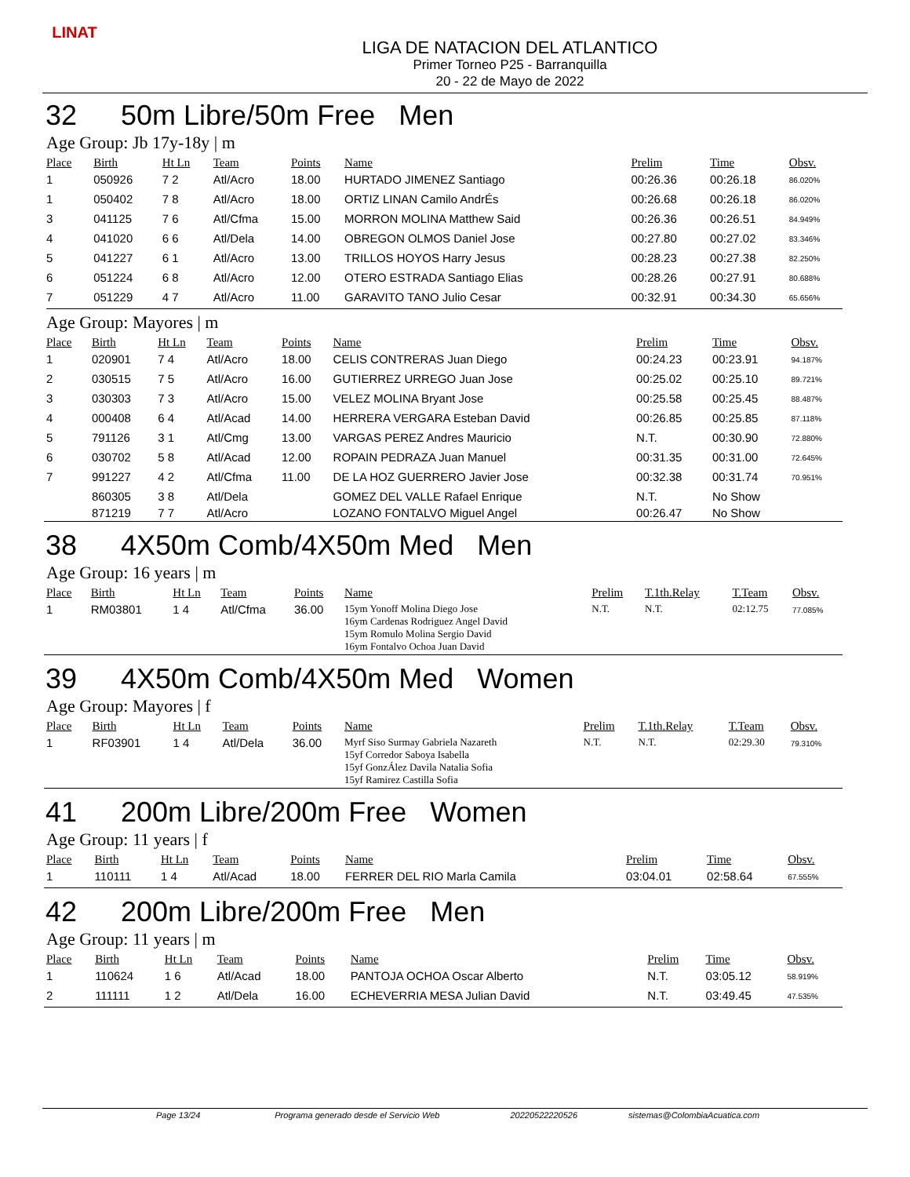LINAT
LIGA DE NATACION DEL ATLANTICO
Primer Torneo P25 - Barranquilla
20 - 22 de Mayo de 2022
32 50m Libre/50m Free Men
Age Group: Jb 17y-18y | m
| Place | Birth | Ht Ln | Team | Points | Name | Prelim | Time | Obsv. |
| --- | --- | --- | --- | --- | --- | --- | --- | --- |
| 1 | 050926 | 7 2 | Atl/Acro | 18.00 | HURTADO JIMENEZ Santiago | 00:26.36 | 00:26.18 | 86.020% |
| 1 | 050402 | 7 8 | Atl/Acro | 18.00 | ORTIZ LINAN Camilo AndrÉs | 00:26.68 | 00:26.18 | 86.020% |
| 3 | 041125 | 7 6 | Atl/Cfma | 15.00 | MORRON MOLINA Matthew Said | 00:26.36 | 00:26.51 | 84.949% |
| 4 | 041020 | 6 6 | Atl/Dela | 14.00 | OBREGON OLMOS Daniel Jose | 00:27.80 | 00:27.02 | 83.346% |
| 5 | 041227 | 6 1 | Atl/Acro | 13.00 | TRILLOS HOYOS Harry Jesus | 00:28.23 | 00:27.38 | 82.250% |
| 6 | 051224 | 6 8 | Atl/Acro | 12.00 | OTERO ESTRADA Santiago Elias | 00:28.26 | 00:27.91 | 80.688% |
| 7 | 051229 | 4 7 | Atl/Acro | 11.00 | GARAVITO TANO Julio Cesar | 00:32.91 | 00:34.30 | 65.656% |
Age Group: Mayores | m
| Place | Birth | Ht Ln | Team | Points | Name | Prelim | Time | Obsv. |
| --- | --- | --- | --- | --- | --- | --- | --- | --- |
| 1 | 020901 | 7 4 | Atl/Acro | 18.00 | CELIS CONTRERAS Juan Diego | 00:24.23 | 00:23.91 | 94.187% |
| 2 | 030515 | 7 5 | Atl/Acro | 16.00 | GUTIERREZ URREGO Juan Jose | 00:25.02 | 00:25.10 | 89.721% |
| 3 | 030303 | 7 3 | Atl/Acro | 15.00 | VELEZ MOLINA Bryant Jose | 00:25.58 | 00:25.45 | 88.487% |
| 4 | 000408 | 6 4 | Atl/Acad | 14.00 | HERRERA VERGARA Esteban David | 00:26.85 | 00:25.85 | 87.118% |
| 5 | 791126 | 3 1 | Atl/Cmg | 13.00 | VARGAS PEREZ Andres Mauricio | N.T. | 00:30.90 | 72.880% |
| 6 | 030702 | 5 8 | Atl/Acad | 12.00 | ROPAIN PEDRAZA Juan Manuel | 00:31.35 | 00:31.00 | 72.645% |
| 7 | 991227 | 4 2 | Atl/Cfma | 11.00 | DE LA HOZ GUERRERO Javier Jose | 00:32.38 | 00:31.74 | 70.951% |
| | 860305 | 3 8 | Atl/Dela | | GOMEZ DEL VALLE Rafael Enrique | N.T. | No Show | |
| | 871219 | 7 7 | Atl/Acro | | LOZANO FONTALVO Miguel Angel | 00:26.47 | No Show | |
38 4X50m Comb/4X50m Med Men
Age Group: 16 years | m
| Place | Birth | Ht Ln | Team | Points | Name | Prelim | T.1th.Relay | T.Team | Obsv. |
| --- | --- | --- | --- | --- | --- | --- | --- | --- | --- |
| 1 | RM03801 | 1 4 | Atl/Cfma | 36.00 | 15ym Yonoff Molina Diego Jose 16ym Cardenas Rodriguez Angel David 15ym Romulo Molina Sergio David 16ym Fontalvo Ochoa Juan David | N.T. | N.T. | 02:12.75 | 77.085% |
39 4X50m Comb/4X50m Med Women
Age Group: Mayores | f
| Place | Birth | Ht Ln | Team | Points | Name | Prelim | T.1th.Relay | T.Team | Obsv. |
| --- | --- | --- | --- | --- | --- | --- | --- | --- | --- |
| 1 | RF03901 | 1 4 | Atl/Dela | 36.00 | Myrf Siso Surmay Gabriela Nazareth 15yf Corredor Saboya Isabella 15yf GonzÁlez Davila Natalia Sofia 15yf Ramirez Castilla Sofia | N.T. | N.T. | 02:29.30 | 79.310% |
41 200m Libre/200m Free Women
Age Group: 11 years | f
| Place | Birth | Ht Ln | Team | Points | Name | Prelim | Time | Obsv. |
| --- | --- | --- | --- | --- | --- | --- | --- | --- |
| 1 | 110111 | 1 4 | Atl/Acad | 18.00 | FERRER DEL RIO Marla Camila | 03:04.01 | 02:58.64 | 67.555% |
42 200m Libre/200m Free Men
Age Group: 11 years | m
| Place | Birth | Ht Ln | Team | Points | Name | Prelim | Time | Obsv. |
| --- | --- | --- | --- | --- | --- | --- | --- | --- |
| 1 | 110624 | 1 6 | Atl/Acad | 18.00 | PANTOJA OCHOA Oscar Alberto | N.T. | 03:05.12 | 58.919% |
| 2 | 111111 | 1 2 | Atl/Dela | 16.00 | ECHEVERRIA MESA Julian David | N.T. | 03:49.45 | 47.535% |
Page 13/24 Programa generado desde el Servicio Web 20220522220526 sistemas@ColombiaAcuatica.com